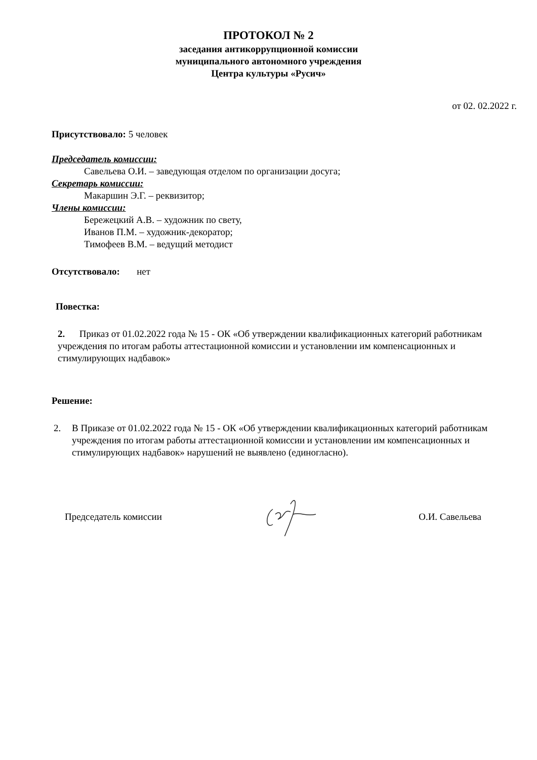ПРОТОКОЛ № 2
заседания антикоррупционной комиссии
муниципального автономного учреждения
Центра культуры «Русич»
от 02. 02.2022 г.
Присутствовало: 5 человек
Председатель комиссии:
Савельева О.И. – заведующая отделом по организации досуга;
Секретарь комиссии:
Макаршин Э.Г. – реквизитор;
Члены комиссии:
Бережецкий А.В. – художник по свету,
Иванов П.М. – художник-декоратор;
Тимофеев В.М. – ведущий методист
Отсутствовало: нет
Повестка:
2. Приказ от 01.02.2022 года № 15 - ОК «Об утверждении квалификационных категорий работникам учреждения по итогам работы аттестационной комиссии и установлении им компенсационных и стимулирующих надбавок»
Решение:
2. В Приказе от 01.02.2022 года № 15 - ОК «Об утверждении квалификационных категорий работникам учреждения по итогам работы аттестационной комиссии и установлении им компенсационных и стимулирующих надбавок» нарушений не выявлено (единогласно).
Председатель комиссии О.И. Савельева